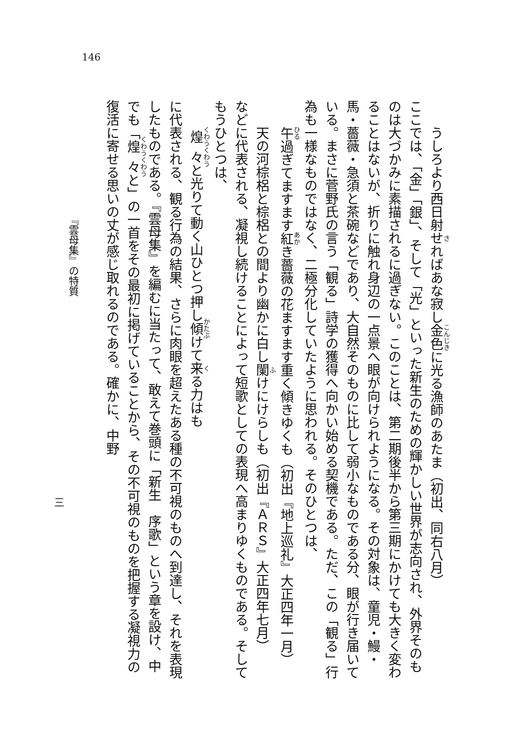146
うしろより西日射せればあな寂し金色に光る漁師のあたま（初出、同右八月）
ここでは、「金」「銀」、そして「光」といった新生のための輝かしい世界が志向され、外界そのものは大づかみに素描されるに過ぎない。このことは、第二期後半から第三期にかけても大きく変わることはないが、折りに触れ身辺の一点景へ眼が向けられようになる。その対象は、童児・鰻・馬・薔薇・急須と茶碗などであり、大自然そのものに比して弱小なものである分、眼が行き届いている。まさに菅野氏の言う「観る」詩学の獲得へ向かい始める契機である。ただ、この「観る」行為も一様なものではなく、二極分化していたように思われる。そのひとつは、
午過ぎてますます紅き薔薇の花ますます重く傾きゆくも（初出『地上巡礼』大正四年一月）
天の河棕梠と棕梠との間より幽かに白し闌けにけらしも（初出『ＡＲＳ』大正四年七月）
などに代表される、凝視し続けることによって短歌としての表現へ高まりゆくものである。そしてもうひとつは、
煌々と光りて動く山ひとつ押し傾けて来る力はも
に代表される、観る行為の結果、さらに肉眼を超えたある種の不可視のものへ到達し、それを表現したものである。『雲母集』を編むに当たって、敢えて巻頭に「新生　序歌」という章を設け、中でも「煌々と」の一首をその最初に掲げていることから、その不可視のものを把握する凝視力の復活に寄せる思いの丈が感じ取れるのである。確かに、中野
『雲母集』の特質
三